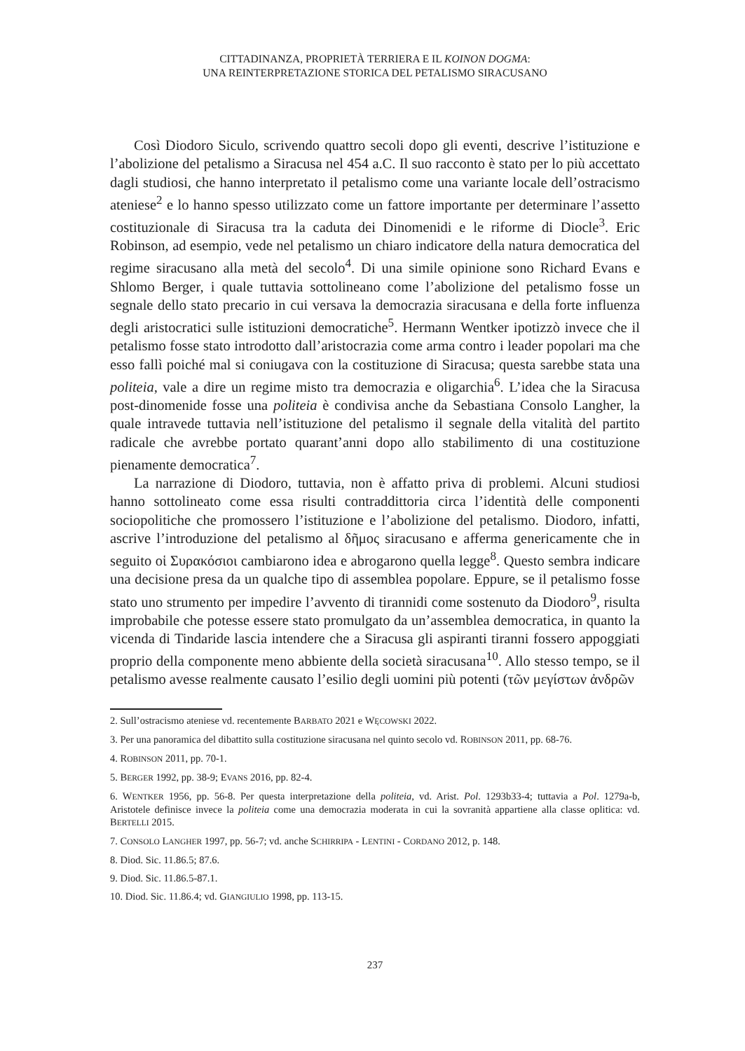CITTADINANZA, PROPRIETÀ TERRIERA E IL KOINON DOGMA:
UNA REINTERPRETAZIONE STORICA DEL PETALISMO SIRACUSANO
Così Diodoro Siculo, scrivendo quattro secoli dopo gli eventi, descrive l’istituzione e l’abolizione del petalismo a Siracusa nel 454 a.C. Il suo racconto è stato per lo più accettato dagli studiosi, che hanno interpretato il petalismo come una variante locale dell’ostracismo ateniese<sup>2</sup> e lo hanno spesso utilizzato come un fattore importante per determinare l’assetto costituzionale di Siracusa tra la caduta dei Dinomenidi e le riforme di Diocle<sup>3</sup>. Eric Robinson, ad esempio, vede nel petalismo un chiaro indicatore della natura democratica del regime siracusano alla metà del secolo<sup>4</sup>. Di una simile opinione sono Richard Evans e Shlomo Berger, i quale tuttavia sottolineano come l’abolizione del petalismo fosse un segnale dello stato precario in cui versava la democrazia siracusana e della forte influenza degli aristocratici sulle istituzioni democratiche<sup>5</sup>. Hermann Wentker ipotizzò invece che il petalismo fosse stato introdotto dall’aristocrazia come arma contro i leader popolari ma che esso fallì poiché mal si coniugava con la costituzione di Siracusa; questa sarebbe stata una politeia, vale a dire un regime misto tra democrazia e oligarchia<sup>6</sup>. L’idea che la Siracusa post-dinomenide fosse una politeia è condivisa anche da Sebastiana Consolo Langher, la quale intravede tuttavia nell’istituzione del petalismo il segnale della vitalità del partito radicale che avrebbe portato quarant’anni dopo allo stabilimento di una costituzione pienamente democratica<sup>7</sup>.
La narrazione di Diodoro, tuttavia, non è affatto priva di problemi. Alcuni studiosi hanno sottolineato come essa risulti contraddittoria circa l’identità delle componenti sociopolitiche che promossero l’istituzione e l’abolizione del petalismo. Diodoro, infatti, ascrive l’introduzione del petalismo al δῆμος siracusano e afferma genericamente che in seguito οἱ Συρακόσιοι cambiarono idea e abrogarono quella legge<sup>8</sup>. Questo sembra indicare una decisione presa da un qualche tipo di assemblea popolare. Eppure, se il petalismo fosse stato uno strumento per impedire l’avvento di tirannidi come sostenuto da Diodoro<sup>9</sup>, risulta improbabile che potesse essere stato promulgato da un’assemblea democratica, in quanto la vicenda di Tindaride lascia intendere che a Siracusa gli aspiranti tiranni fossero appoggiati proprio della componente meno abbiente della società siracusana<sup>10</sup>. Allo stesso tempo, se il petalismo avesse realmente causato l’esilio degli uomini più potenti (τῶν μεγίστων ἀνδρῶν
2. Sull’ostracismo ateniese vd. recentemente BARBATO 2021 e WĘCOWSKI 2022.
3. Per una panoramica del dibattito sulla costituzione siracusana nel quinto secolo vd. ROBINSON 2011, pp. 68-76.
4. ROBINSON 2011, pp. 70-1.
5. BERGER 1992, pp. 38-9; EVANS 2016, pp. 82-4.
6. WENTKER 1956, pp. 56-8. Per questa interpretazione della politeia, vd. Arist. Pol. 1293b33-4; tuttavia a Pol. 1279a-b, Aristotele definisce invece la politeia come una democrazia moderata in cui la sovranità appartiene alla classe oplitica: vd. BERTELLI 2015.
7. CONSOLO LANGHER 1997, pp. 56-7; vd. anche SCHIRRIPA - LENTINI - CORDANO 2012, p. 148.
8. Diod. Sic. 11.86.5; 87.6.
9. Diod. Sic. 11.86.5-87.1.
10. Diod. Sic. 11.86.4; vd. GIANGIULIO 1998, pp. 113-15.
237